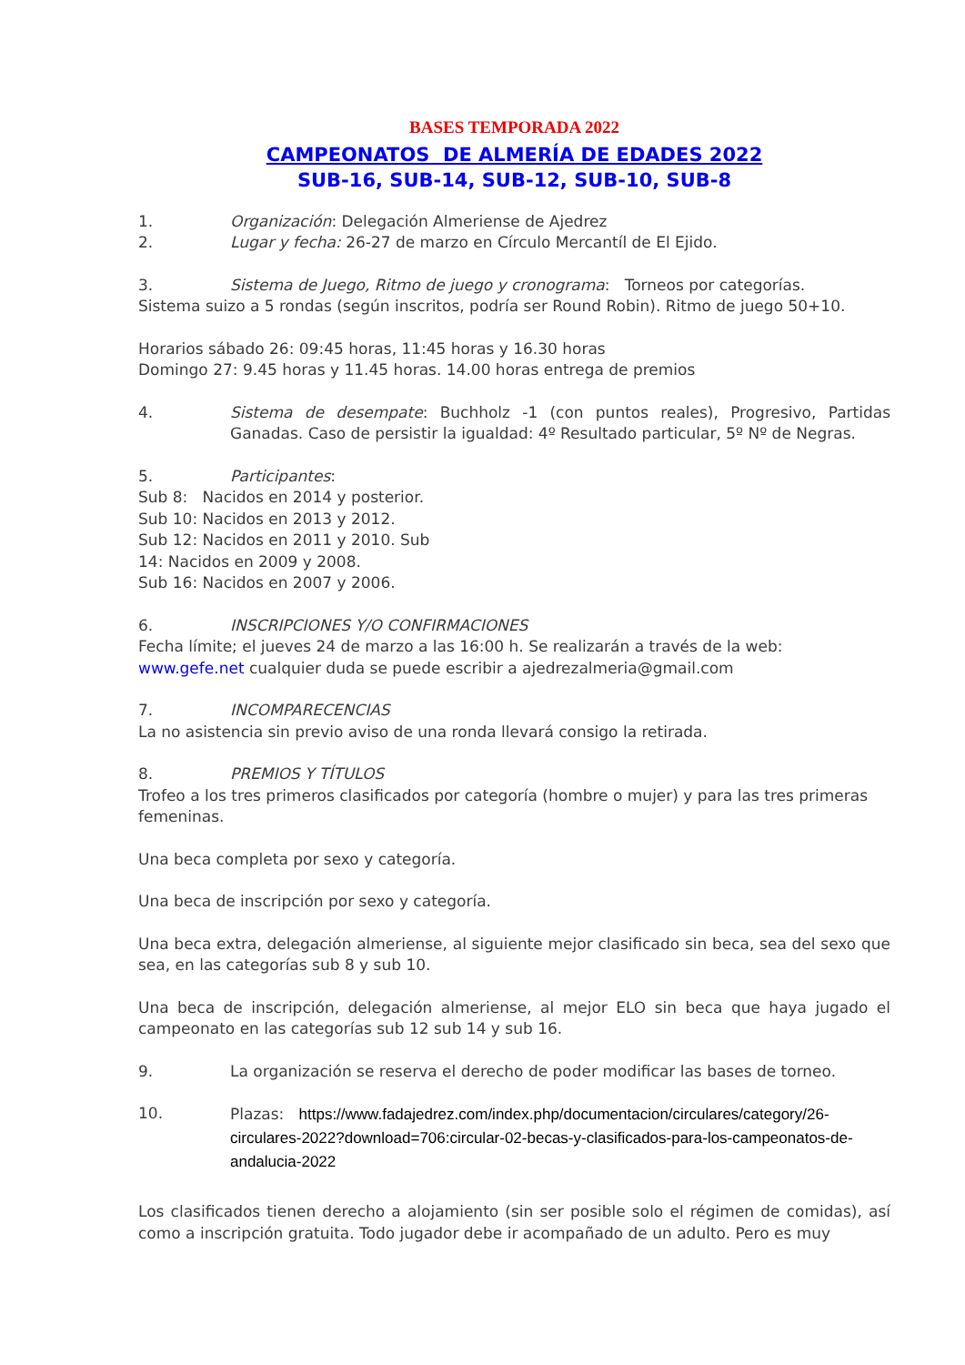BASES TEMPORADA 2022
CAMPEONATOS DE ALMERÍA DE EDADES 2022
SUB-16, SUB-14, SUB-12, SUB-10, SUB-8
1. Organización: Delegación Almeriense de Ajedrez
2. Lugar y fecha: 26-27 de marzo en Círculo Mercantíl de El Ejido.
3. Sistema de Juego, Ritmo de juego y cronograma: Torneos por categorías.
Sistema suizo a 5 rondas (según inscritos, podría ser Round Robin). Ritmo de juego 50+10.
Horarios sábado 26: 09:45 horas, 11:45 horas y 16.30 horas
Domingo 27: 9.45 horas y 11.45 horas. 14.00 horas entrega de premios
4. Sistema de desempate: Buchholz -1 (con puntos reales), Progresivo, Partidas Ganadas. Caso de persistir la igualdad: 4º Resultado particular, 5º Nº de Negras.
5. Participantes:
Sub 8: Nacidos en 2014 y posterior.
Sub 10: Nacidos en 2013 y 2012.
Sub 12: Nacidos en 2011 y 2010. Sub
14: Nacidos en 2009 y 2008.
Sub 16: Nacidos en 2007 y 2006.
6. INSCRIPCIONES Y/O CONFIRMACIONES
Fecha límite; el jueves 24 de marzo a las 16:00 h. Se realizarán a través de la web:
www.gefe.net cualquier duda se puede escribir a ajedrezalmeria@gmail.com
7. INCOMPARECENCIAS
La no asistencia sin previo aviso de una ronda llevará consigo la retirada.
8. PREMIOS Y TÍTULOS
Trofeo a los tres primeros clasificados por categoría (hombre o mujer) y para las tres primeras femeninas.
Una beca completa por sexo y categoría.
Una beca de inscripción por sexo y categoría.
Una beca extra, delegación almeriense, al siguiente mejor clasificado sin beca, sea del sexo que sea, en las categorías sub 8 y sub 10.
Una beca de inscripción, delegación almeriense, al mejor ELO sin beca que haya jugado el campeonato en las categorías sub 12 sub 14 y sub 16.
9. La organización se reserva el derecho de poder modificar las bases de torneo.
10. Plazas: https://www.fadajedrez.com/index.php/documentacion/circulares/category/26-circulares-2022?download=706:circular-02-becas-y-clasificados-para-los-campeonatos-de-andalucia-2022
Los clasificados tienen derecho a alojamiento (sin ser posible solo el régimen de comidas), así como a inscripción gratuita. Todo jugador debe ir acompañado de un adulto. Pero es muy